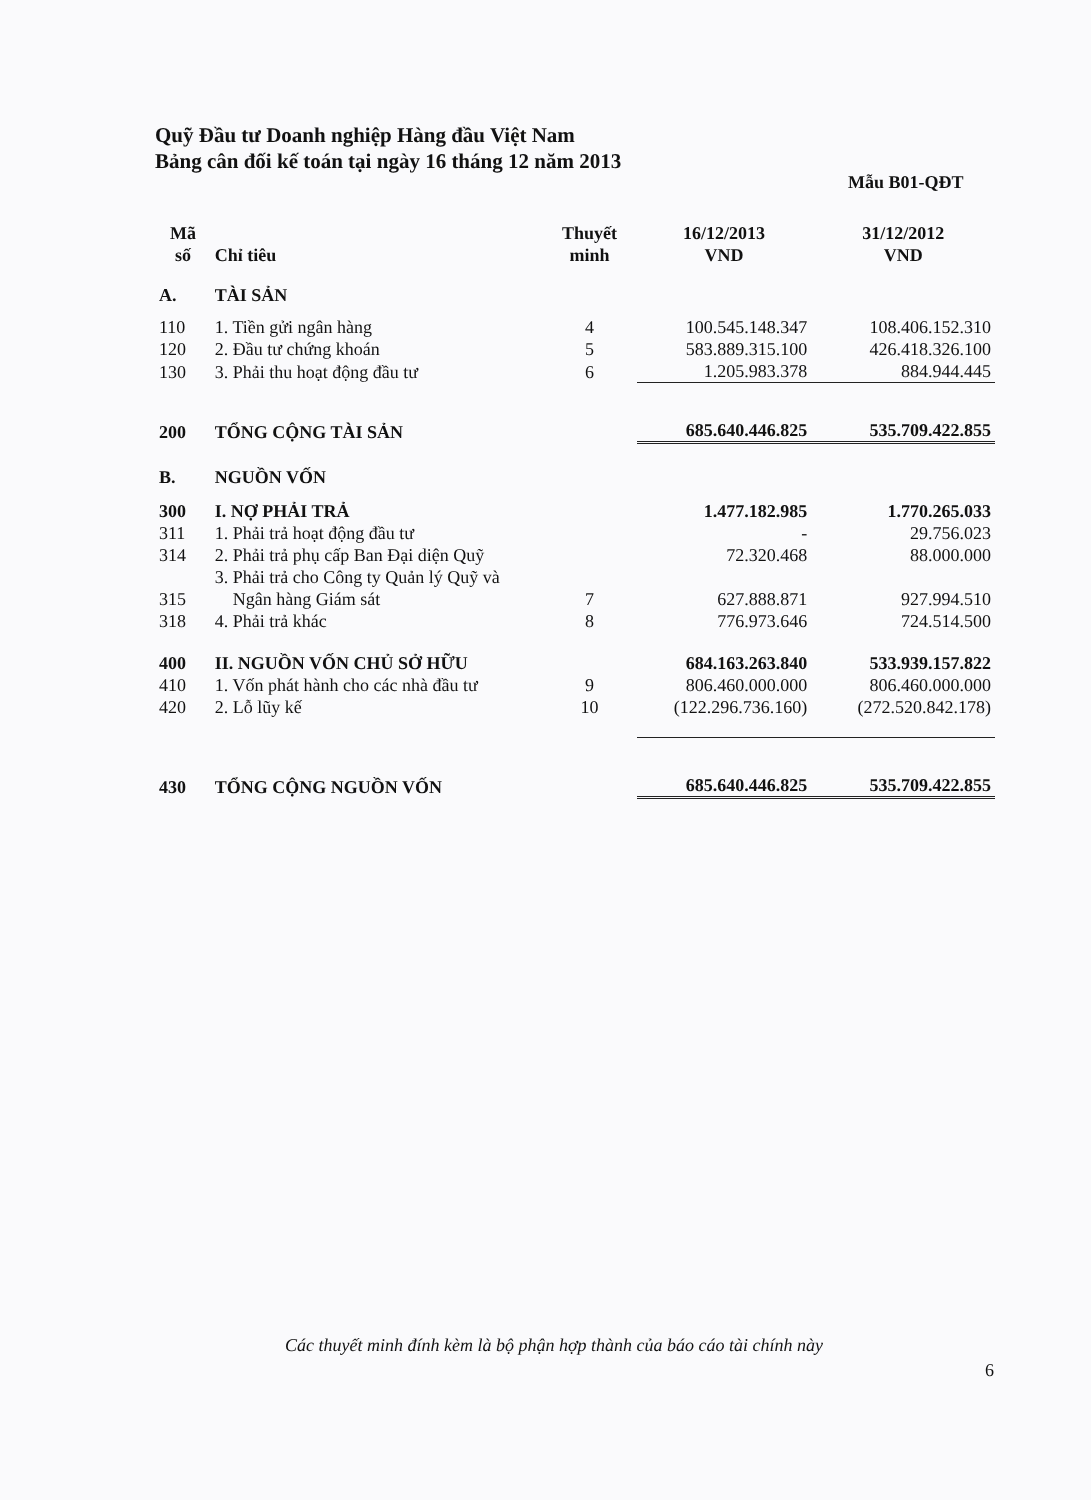Quỹ Đầu tư Doanh nghiệp Hàng đầu Việt Nam
Bảng cân đối kế toán tại ngày 16 tháng 12 năm 2013
Mẫu B01-QĐT
| Mã số | Chỉ tiêu | Thuyết minh | 16/12/2013 VND | 31/12/2012 VND |
| --- | --- | --- | --- | --- |
| A. | TÀI SẢN | | | |
| 110 | 1. Tiền gửi ngân hàng | 4 | 100.545.148.347 | 108.406.152.310 |
| 120 | 2. Đầu tư chứng khoán | 5 | 583.889.315.100 | 426.418.326.100 |
| 130 | 3. Phải thu hoạt động đầu tư | 6 | 1.205.983.378 | 884.944.445 |
| 200 | TỔNG CỘNG TÀI SẢN | | 685.640.446.825 | 535.709.422.855 |
| B. | NGUỒN VỐN | | | |
| 300 | I. NỢ PHẢI TRẢ | | 1.477.182.985 | 1.770.265.033 |
| 311 | 1. Phải trả hoạt động đầu tư | | - | 29.756.023 |
| 314 | 2. Phải trả phụ cấp Ban Đại diện Quỹ | | 72.320.468 | 88.000.000 |
| 315 | 3. Phải trả cho Công ty Quản lý Quỹ và Ngân hàng Giám sát | 7 | 627.888.871 | 927.994.510 |
| 318 | 4. Phải trả khác | 8 | 776.973.646 | 724.514.500 |
| 400 | II. NGUỒN VỐN CHỦ SỞ HỮU | | 684.163.263.840 | 533.939.157.822 |
| 410 | 1. Vốn phát hành cho các nhà đầu tư | 9 | 806.460.000.000 | 806.460.000.000 |
| 420 | 2. Lỗ lũy kế | 10 | (122.296.736.160) | (272.520.842.178) |
| 430 | TỔNG CỘNG NGUỒN VỐN | | 685.640.446.825 | 535.709.422.855 |
Các thuyết minh đính kèm là bộ phận hợp thành của báo cáo tài chính này
6